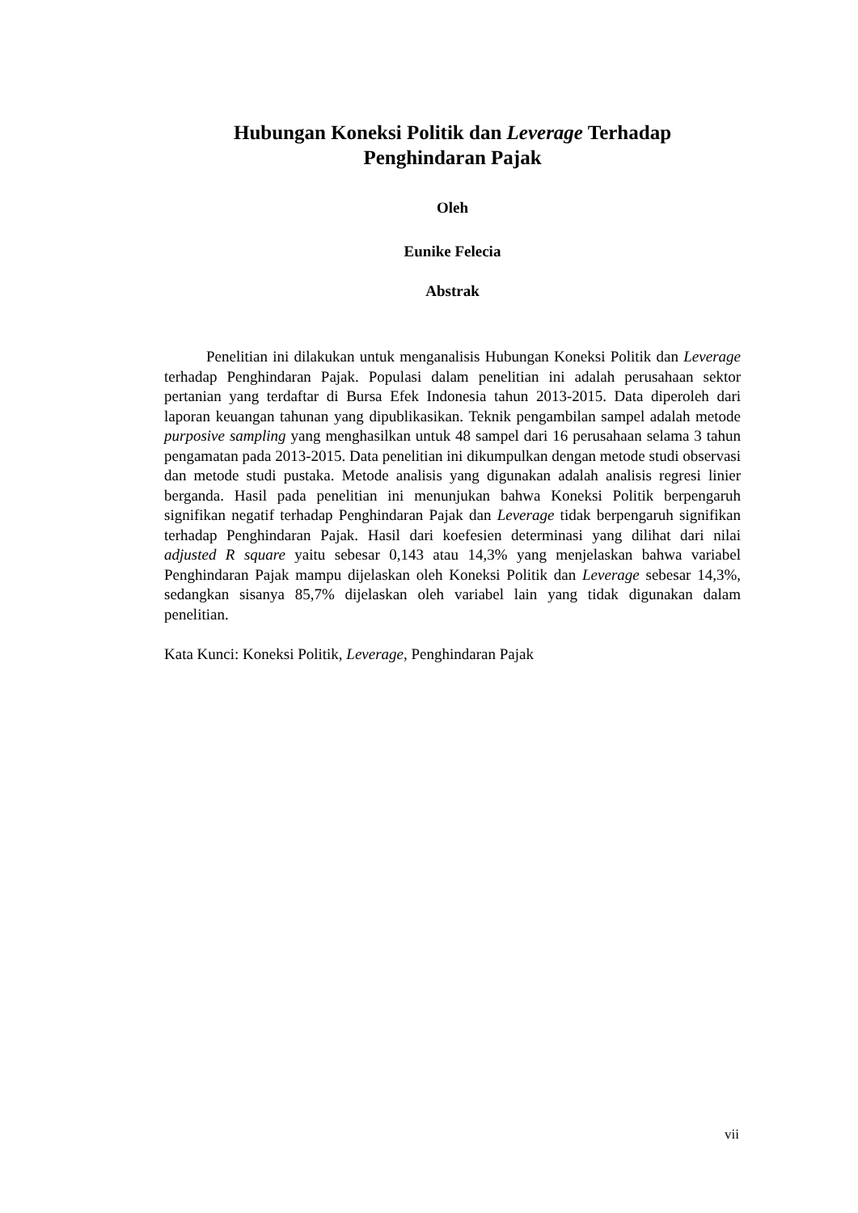Hubungan Koneksi Politik dan Leverage Terhadap
Penghindaran Pajak
Oleh
Eunike Felecia
Abstrak
Penelitian ini dilakukan untuk menganalisis Hubungan Koneksi Politik dan Leverage terhadap Penghindaran Pajak. Populasi dalam penelitian ini adalah perusahaan sektor pertanian yang terdaftar di Bursa Efek Indonesia tahun 2013-2015. Data diperoleh dari laporan keuangan tahunan yang dipublikasikan. Teknik pengambilan sampel adalah metode purposive sampling yang menghasilkan untuk 48 sampel dari 16 perusahaan selama 3 tahun pengamatan pada 2013-2015. Data penelitian ini dikumpulkan dengan metode studi observasi dan metode studi pustaka. Metode analisis yang digunakan adalah analisis regresi linier berganda. Hasil pada penelitian ini menunjukan bahwa Koneksi Politik berpengaruh signifikan negatif terhadap Penghindaran Pajak dan Leverage tidak berpengaruh signifikan terhadap Penghindaran Pajak. Hasil dari koefesien determinasi yang dilihat dari nilai adjusted R square yaitu sebesar 0,143 atau 14,3% yang menjelaskan bahwa variabel Penghindaran Pajak mampu dijelaskan oleh Koneksi Politik dan Leverage sebesar 14,3%, sedangkan sisanya 85,7% dijelaskan oleh variabel lain yang tidak digunakan dalam penelitian.
Kata Kunci: Koneksi Politik, Leverage, Penghindaran Pajak
vii